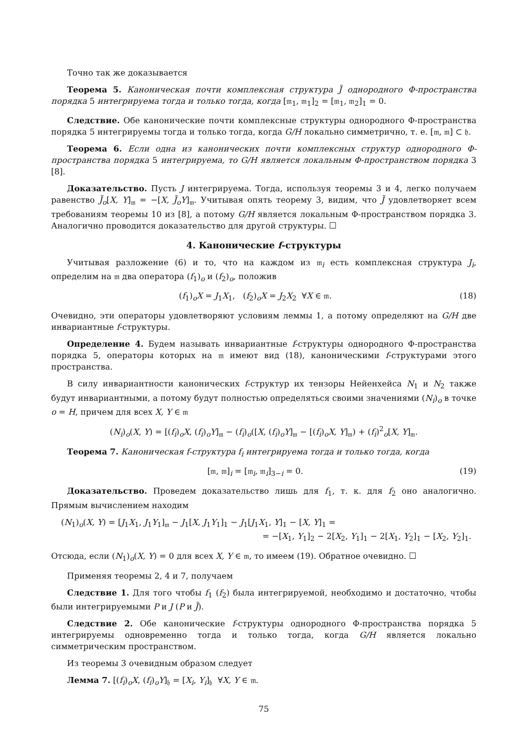Точно так же доказывается
Теорема 5. Каноническая почти комплексная структура J̃ однородного Φ-пространства порядка 5 интегрируема тогда и только тогда, когда [𝔪<sub>1</sub>, 𝔪<sub>1</sub>]<sub>2</sub> = [𝔪<sub>1</sub>, 𝔪<sub>2</sub>]<sub>1</sub> = 0.
Следствие. Обе канонические почти комплексные структуры однородного Φ-пространства порядка 5 интегрируемы тогда и только тогда, когда G/H локально симметрично, т. е. [𝔪, 𝔪] ⊂ 𝔥.
Теорема 6. Если одна из канонических почти комплексных структур однородного Φ-пространства порядка 5 интегрируема, то G/H является локальным Φ-пространством порядка 3 [8].
Доказательство. Пусть J интегрируема. Тогда, используя теоремы 3 и 4, легко получаем равенство J̃<sub>o</sub>[X, Y]<sub>𝔪</sub> = −[X, J̃<sub>o</sub>Y]<sub>𝔪</sub>. Учитывая опять теорему 3, видим, что J̃ удовлетворяет всем требованиям теоремы 10 из [8], а потому G/H является локальным Φ-пространством порядка 3. Аналогично проводится доказательство для другой структуры. ☐
4. Канонические f-структуры
Учитывая разложение (6) и то, что на каждом из 𝔪<sub>i</sub> есть комплексная структура J<sub>i</sub>, определим на 𝔪 два оператора (f<sub>1</sub>)<sub>o</sub> и (f<sub>2</sub>)<sub>o</sub>, положив
(f<sub>1</sub>)<sub>o</sub>X = J<sub>1</sub>X<sub>1</sub>, (f<sub>2</sub>)<sub>o</sub>X = J<sub>2</sub>X<sub>2</sub> ∀X ∈ 𝔪. (18)
Очевидно, эти операторы удовлетворяют условиям леммы 1, а потому определяют на G/H две инвариантные f-структуры.
Определение 4. Будем называть инвариантные f-структуры однородного Φ-пространства порядка 5, операторы которых на 𝔪 имеют вид (18), каноническими f-структурами этого пространства.
В силу инвариантности канонических f-структур их тензоры Нейенхейса N<sub>1</sub> и N<sub>2</sub> также будут инвариантными, а потому будут полностью определяться своими значениями (N<sub>i</sub>)<sub>o</sub> в точке o = H, причем для всех X, Y ∈ 𝔪
(N<sub>i</sub>)<sub>o</sub>(X, Y) = [(f<sub>i</sub>)<sub>o</sub>X, (f<sub>i</sub>)<sub>o</sub>Y]<sub>𝔪</sub> − (f<sub>i</sub>)<sub>o</sub>([X, (f<sub>i</sub>)<sub>o</sub>Y]<sub>𝔪</sub> − [(f<sub>i</sub>)<sub>o</sub>X, Y]<sub>𝔪</sub>) + (f<sub>i</sub>)<sup>2</sup><sub>o</sub>[X, Y]<sub>𝔪</sub>.
Теорема 7. Каноническая f-структура f<sub>i</sub> интегрируема тогда и только тогда, когда
[𝔪, 𝔪]<sub>i</sub> = [𝔪<sub>i</sub>, 𝔪<sub>i</sub>]<sub>3−i</sub> = 0. (19)
Доказательство. Проведем доказательство лишь для f<sub>1</sub>, т. к. для f<sub>2</sub> оно аналогично. Прямым вычислением находим
(N<sub>1</sub>)<sub>o</sub>(X, Y) = [J<sub>1</sub>X<sub>1</sub>, J<sub>1</sub>Y<sub>1</sub>]<sub>𝔪</sub> − J<sub>1</sub>[X, J<sub>1</sub>Y<sub>1</sub>]<sub>1</sub> − J<sub>1</sub>[J<sub>1</sub>X<sub>1</sub>, Y]<sub>1</sub> − [X, Y]<sub>1</sub> =
= −[X<sub>1</sub>, Y<sub>1</sub>]<sub>2</sub> − 2[X<sub>2</sub>, Y<sub>1</sub>]<sub>1</sub> − 2[X<sub>1</sub>, Y<sub>2</sub>]<sub>1</sub> − [X<sub>2</sub>, Y<sub>2</sub>]<sub>1</sub>.
Отсюда, если (N<sub>1</sub>)<sub>o</sub>(X, Y) = 0 для всех X, Y ∈ 𝔪, то имеем (19). Обратное очевидно. ☐
Применяя теоремы 2, 4 и 7, получаем
Следствие 1. Для того чтобы f<sub>1</sub> (f<sub>2</sub>) была интегрируемой, необходимо и достаточно, чтобы были интегрируемыми P и J (P и J̃).
Следствие 2. Обе канонические f-структуры однородного Φ-пространства порядка 5 интегрируемы одновременно тогда и только тогда, когда G/H является локально симметрическим пространством.
Из теоремы 3 очевидным образом следует
Лемма 7. [(f<sub>i</sub>)<sub>o</sub>X, (f<sub>i</sub>)<sub>o</sub>Y]<sub>𝔥</sub> = [X<sub>i</sub>, Y<sub>i</sub>]<sub>𝔥</sub> ∀X, Y ∈ 𝔪.
75